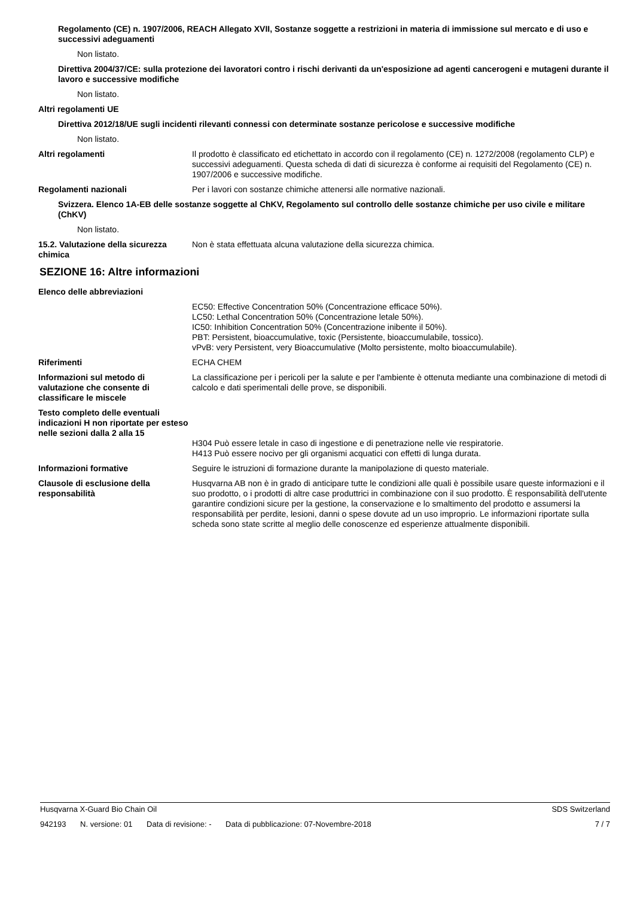Regolamento (CE) n. 1907/2006, REACH Allegato XVII, Sostanze soggette a restrizioni in materia di immissione sul mercato e di uso e successivi adeguamenti
Non listato.
Direttiva 2004/37/CE: sulla protezione dei lavoratori contro i rischi derivanti da un'esposizione ad agenti cancerogeni e mutageni durante il lavoro e successive modifiche
Non listato.
Altri regolamenti UE
Direttiva 2012/18/UE sugli incidenti rilevanti connessi con determinate sostanze pericolose e successive modifiche
Non listato.
Altri regolamenti Il prodotto è classificato ed etichettato in accordo con il regolamento (CE) n. 1272/2008 (regolamento CLP) e successivi adeguamenti. Questa scheda di dati di sicurezza è conforme ai requisiti del Regolamento (CE) n. 1907/2006 e successive modifiche.
Regolamenti nazionali Per i lavori con sostanze chimiche attenersi alle normative nazionali.
Svizzera. Elenco 1A-EB delle sostanze soggette al ChKV, Regolamento sul controllo delle sostanze chimiche per uso civile e militare (ChKV)
Non listato.
15.2. Valutazione della sicurezza chimica
Non è stata effettuata alcuna valutazione della sicurezza chimica.
SEZIONE 16: Altre informazioni
Elenco delle abbreviazioni
EC50: Effective Concentration 50% (Concentrazione efficace 50%).
LC50: Lethal Concentration 50% (Concentrazione letale 50%).
IC50: Inhibition Concentration 50% (Concentrazione inibente il 50%).
PBT: Persistent, bioaccumulative, toxic (Persistente, bioaccumulabile, tossico).
vPvB: very Persistent, very Bioaccumulative (Molto persistente, molto bioaccumulabile).
Riferimenti ECHA CHEM
Informazioni sul metodo di valutazione che consente di classificare le miscele
La classificazione per i pericoli per la salute e per l'ambiente è ottenuta mediante una combinazione di metodi di calcolo e dati sperimentali delle prove, se disponibili.
Testo completo delle eventuali indicazioni H non riportate per esteso nelle sezioni dalla 2 alla 15
H304 Può essere letale in caso di ingestione e di penetrazione nelle vie respiratorie.
H413 Può essere nocivo per gli organismi acquatici con effetti di lunga durata.
Informazioni formative Seguire le istruzioni di formazione durante la manipolazione di questo materiale.
Clausole di esclusione della responsabilità
Husqvarna AB non è in grado di anticipare tutte le condizioni alle quali è possibile usare queste informazioni e il suo prodotto, o i prodotti di altre case produttrici in combinazione con il suo prodotto. È responsabilità dell'utente garantire condizioni sicure per la gestione, la conservazione e lo smaltimento del prodotto e assumersi la responsabilità per perdite, lesioni, danni o spese dovute ad un uso improprio. Le informazioni riportate sulla scheda sono state scritte al meglio delle conoscenze ed esperienze attualmente disponibili.
Husqvarna X-Guard Bio Chain Oil
SDS Switzerland
942193 N. versione: 01 Data di revisione: - Data di pubblicazione: 07-Novembre-2018
7 / 7